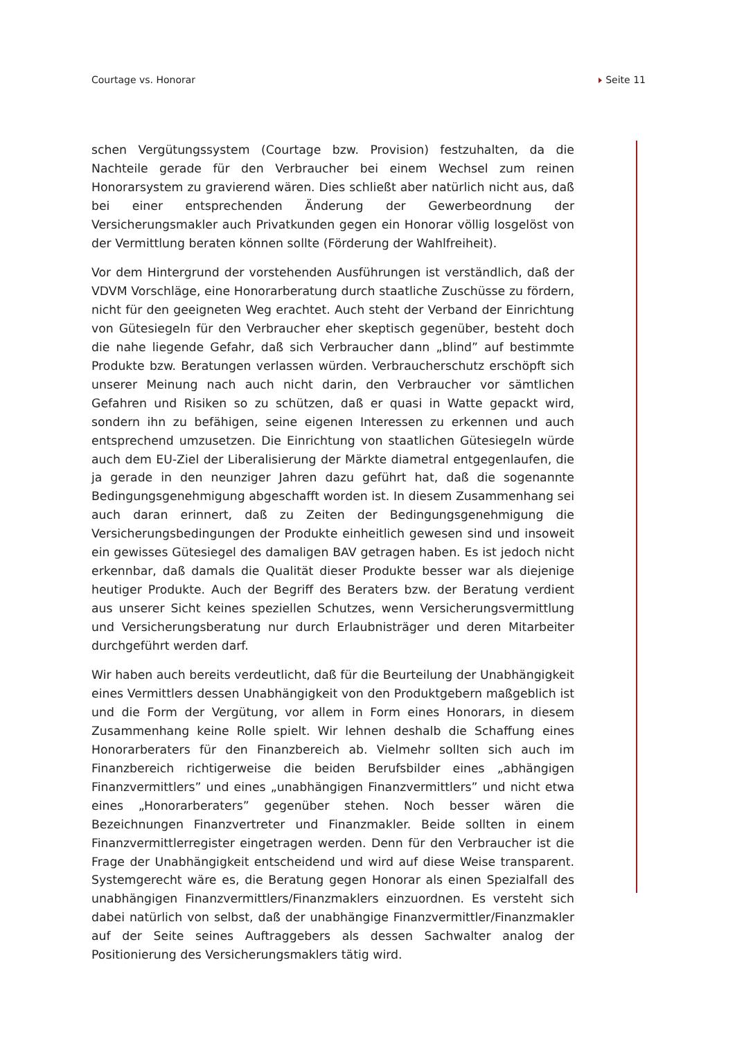Courtage vs. Honorar Seite 11
schen Vergütungssystem (Courtage bzw. Provision) festzuhalten, da die Nachteile gerade für den Verbraucher bei einem Wechsel zum reinen Honorarsystem zu gravierend wären. Dies schließt aber natürlich nicht aus, daß bei einer entsprechenden Änderung der Gewerbeordnung der Versicherungsmakler auch Privatkunden gegen ein Honorar völlig losgelöst von der Vermittlung beraten können sollte (Förderung der Wahlfreiheit).
Vor dem Hintergrund der vorstehenden Ausführungen ist verständlich, daß der VDVM Vorschläge, eine Honorarberatung durch staatliche Zuschüsse zu fördern, nicht für den geeigneten Weg erachtet. Auch steht der Verband der Einrichtung von Gütesiegeln für den Verbraucher eher skeptisch gegenüber, besteht doch die nahe liegende Gefahr, daß sich Verbraucher dann „blind” auf bestimmte Produkte bzw. Beratungen verlassen würden. Verbraucherschutz erschöpft sich unserer Meinung nach auch nicht darin, den Verbraucher vor sämtlichen Gefahren und Risiken so zu schützen, daß er quasi in Watte gepackt wird, sondern ihn zu befähigen, seine eigenen Interessen zu erkennen und auch entsprechend umzusetzen. Die Einrichtung von staatlichen Gütesiegeln würde auch dem EU-Ziel der Liberalisierung der Märkte diametral entgegenlaufen, die ja gerade in den neunziger Jahren dazu geführt hat, daß die sogenannte Bedingungsgenehmigung abgeschafft worden ist. In diesem Zusammenhang sei auch daran erinnert, daß zu Zeiten der Bedingungsgenehmigung die Versicherungsbedingungen der Produkte einheitlich gewesen sind und insoweit ein gewisses Gütesiegel des damaligen BAV getragen haben. Es ist jedoch nicht erkennbar, daß damals die Qualität dieser Produkte besser war als diejenige heutiger Produkte. Auch der Begriff des Beraters bzw. der Beratung verdient aus unserer Sicht keines speziellen Schutzes, wenn Versicherungsvermittlung und Versicherungsberatung nur durch Erlaubnisträger und deren Mitarbeiter durchgeführt werden darf.
Wir haben auch bereits verdeutlicht, daß für die Beurteilung der Unabhängigkeit eines Vermittlers dessen Unabhängigkeit von den Produktgebern maßgeblich ist und die Form der Vergütung, vor allem in Form eines Honorars, in diesem Zusammenhang keine Rolle spielt. Wir lehnen deshalb die Schaffung eines Honorarberaters für den Finanzbereich ab. Vielmehr sollten sich auch im Finanzbereich richtigerweise die beiden Berufsbilder eines „abhängigen Finanzvermittlers” und eines „unabhängigen Finanzvermittlers” und nicht etwa eines „Honorarberaters” gegenüber stehen. Noch besser wären die Bezeichnungen Finanzvertreter und Finanzmakler. Beide sollten in einem Finanzvermittlerregister eingetragen werden. Denn für den Verbraucher ist die Frage der Unabhängigkeit entscheidend und wird auf diese Weise transparent. Systemgerecht wäre es, die Beratung gegen Honorar als einen Spezialfall des unabhängigen Finanzvermittlers/Finanzmaklers einzuordnen. Es versteht sich dabei natürlich von selbst, daß der unabhängige Finanzvermittler/Finanzmakler auf der Seite seines Auftraggebers als dessen Sachwalter analog der Positionierung des Versicherungsmaklers tätig wird.